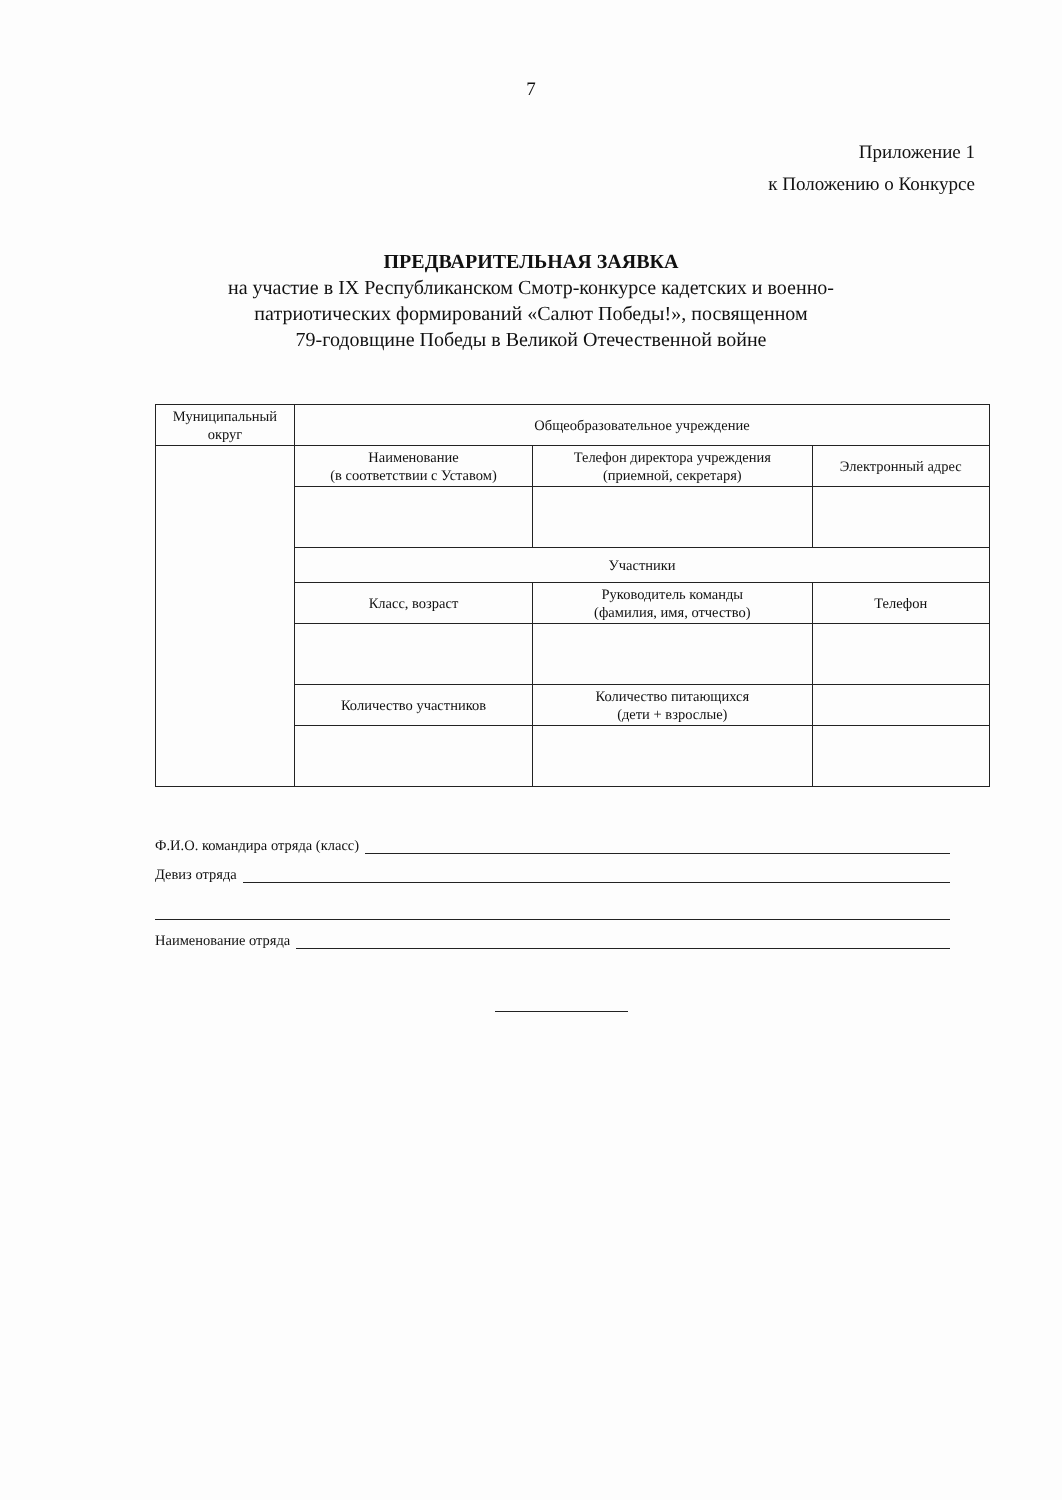7
Приложение 1
к Положению о Конкурсе
ПРЕДВАРИТЕЛЬНАЯ ЗАЯВКА
на участие в IX Республиканском Смотр-конкурсе кадетских и военно-
патриотических формирований «Салют Победы!», посвященном
79-годовщине Победы в Великой Отечественной войне
| Муниципальный округ | Общеобразовательное учреждение | | |
| | Наименование (в соответствии с Уставом) | Телефон директора учреждения (приемной, секретаря) | Электронный адрес |
| | Участники | | |
| | Класс, возраст | Руководитель команды (фамилия, имя, отчество) | Телефон |
| | Количество участников | Количество питающихся (дети + взрослые) | |
Ф.И.О. командира отряда (класс)
Девиз отряда
Наименование отряда